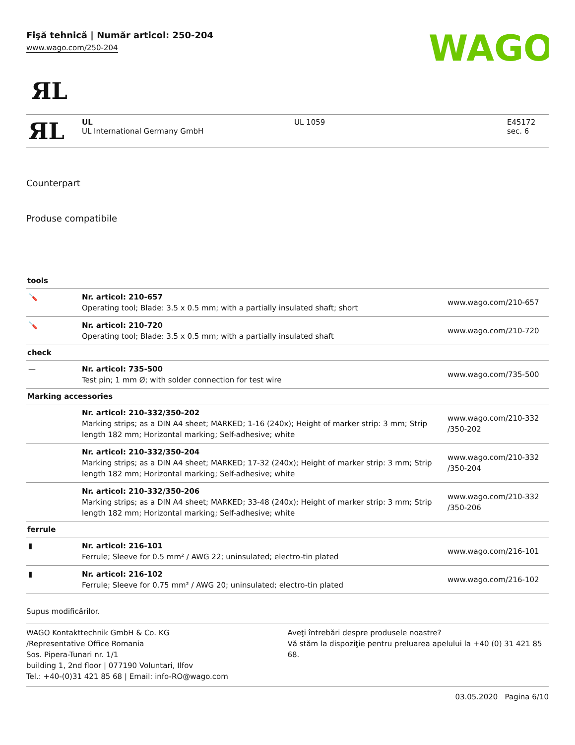Fişă tehnică | Număr articol: 250-204
www.wago.com/250-204
WAGO
ЯL
| ЯL | UL UL International Germany GmbH | UL 1059 | E45172 sec. 6 |
Counterpart
Produse compatibile
| tools | | |
| 🪛 | Nr. articol: 210-657 Operating tool; Blade: 3.5 x 0.5 mm; with a partially insulated shaft; short | www.wago.com/210-657 |
| 🪛 | Nr. articol: 210-720 Operating tool; Blade: 3.5 x 0.5 mm; with a partially insulated shaft | www.wago.com/210-720 |
| check | | |
| — | Nr. articol: 735-500 Test pin; 1 mm Ø; with solder connection for test wire | www.wago.com/735-500 |
| Marking accessories | | |
| | Nr. articol: 210-332/350-202 Marking strips; as a DIN A4 sheet; MARKED; 1-16 (240x); Height of marker strip: 3 mm; Strip length 182 mm; Horizontal marking; Self-adhesive; white | www.wago.com/210-332 /350-202 |
| | Nr. articol: 210-332/350-204 Marking strips; as a DIN A4 sheet; MARKED; 17-32 (240x); Height of marker strip: 3 mm; Strip length 182 mm; Horizontal marking; Self-adhesive; white | www.wago.com/210-332 /350-204 |
| | Nr. articol: 210-332/350-206 Marking strips; as a DIN A4 sheet; MARKED; 33-48 (240x); Height of marker strip: 3 mm; Strip length 182 mm; Horizontal marking; Self-adhesive; white | www.wago.com/210-332 /350-206 |
| ferrule | | |
| ▮ | Nr. articol: 216-101 Ferrule; Sleeve for 0.5 mm² / AWG 22; uninsulated; electro-tin plated | www.wago.com/216-101 |
| ▮ | Nr. articol: 216-102 Ferrule; Sleeve for 0.75 mm² / AWG 20; uninsulated; electro-tin plated | www.wago.com/216-102 |
Supus modificărilor.
WAGO Kontakttechnik GmbH & Co. KG
/Representative Office Romania
Sos. Pipera-Tunari nr. 1/1
building 1, 2nd floor | 077190 Voluntari, Ilfov
Tel.: +40-(0)31 421 85 68 | Email: info-RO@wago.com
Aveţi întrebări despre produsele noastre?
Vă stăm la dispoziţie pentru preluarea apelului la +40 (0) 31 421 85 68.
03.05.2020 Pagina 6/10